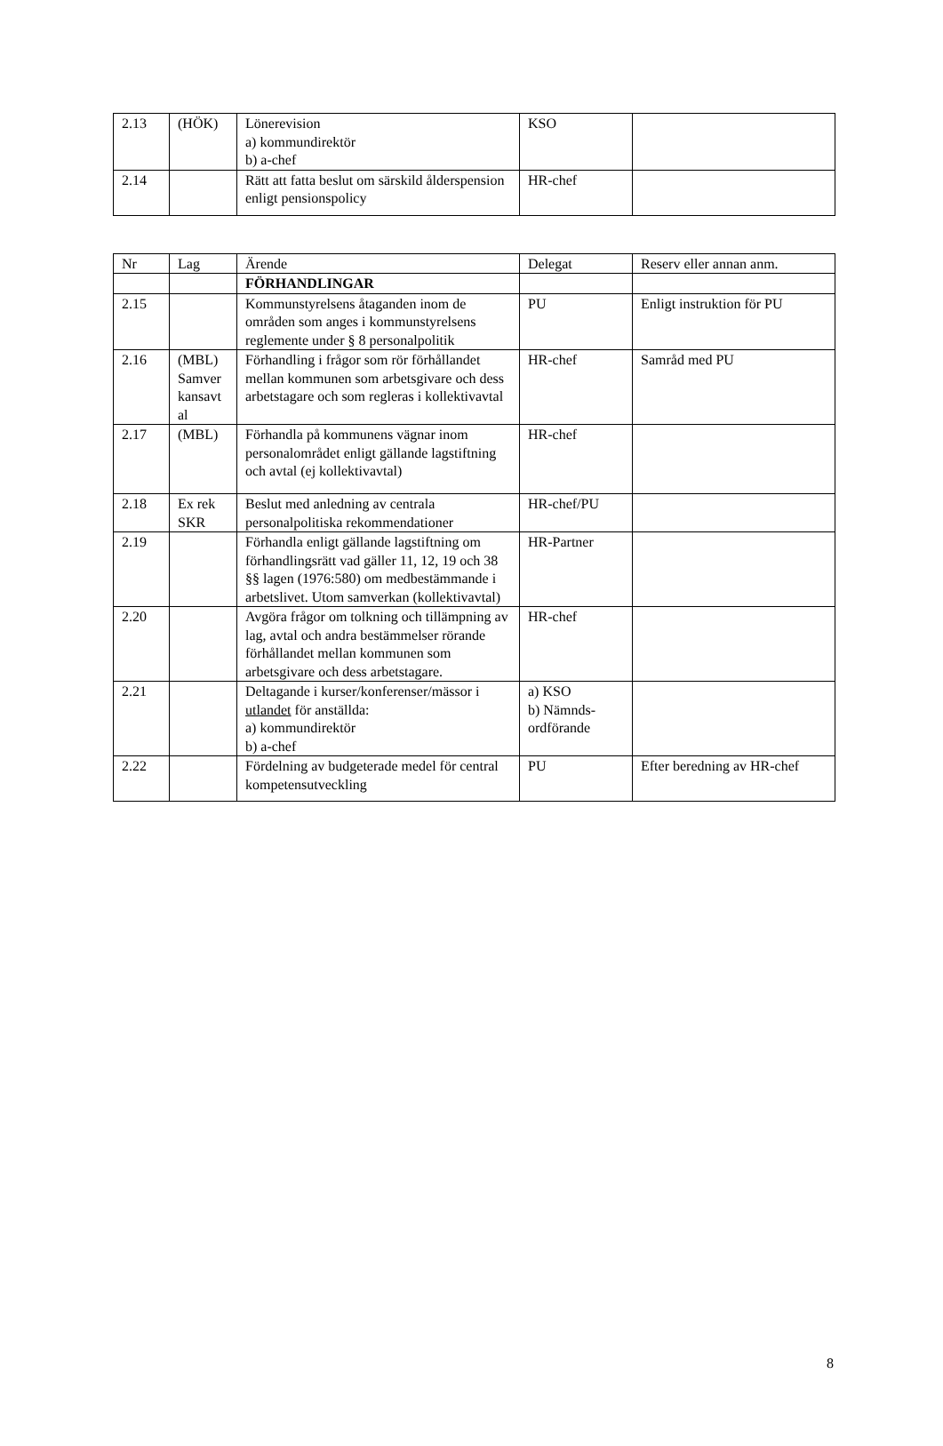| 2.13 | (HÖK) | Lönerevision a) kommundirektör b) a-chef | KSO | |
| 2.14 | | Rätt att fatta beslut om särskild ålderspension enligt pensionspolicy | HR-chef | |
| Nr | Lag | Ärende | Delegat | Reserv eller annan anm. |
| | | FÖRHANDLINGAR | | |
| 2.15 | | Kommunstyrelsens åtaganden inom de områden som anges i kommunstyrelsens reglemente under § 8 personalpolitik | PU | Enligt instruktion för PU |
| 2.16 | (MBL) Samver kansavt al | Förhandling i frågor som rör förhållandet mellan kommunen som arbetsgivare och dess arbetstagare och som regleras i kollektivavtal | HR-chef | Samråd med PU |
| 2.17 | (MBL) | Förhandla på kommunens vägnar inom personalområdet enligt gällande lagstiftning och avtal (ej kollektivavtal) | HR-chef | |
| 2.18 | Ex rek SKR | Beslut med anledning av centrala personalpolitiska rekommendationer | HR-chef/PU | |
| 2.19 | | Förhandla enligt gällande lagstiftning om förhandlingsrätt vad gäller 11, 12, 19 och 38 §§ lagen (1976:580) om medbestämmande i arbetslivet. Utom samverkan (kollektivavtal) | HR-Partner | |
| 2.20 | | Avgöra frågor om tolkning och tillämpning av lag, avtal och andra bestämmelser rörande förhållandet mellan kommunen som arbetsgivare och dess arbetstagare. | HR-chef | |
| 2.21 | | Deltagande i kurser/konferenser/mässor i utlandet för anställda: a) kommundirektör b) a-chef | a) KSO b) Nämnds-ordförande | |
| 2.22 | | Fördelning av budgeterade medel för central kompetensutveckling | PU | Efter beredning av HR-chef |
8